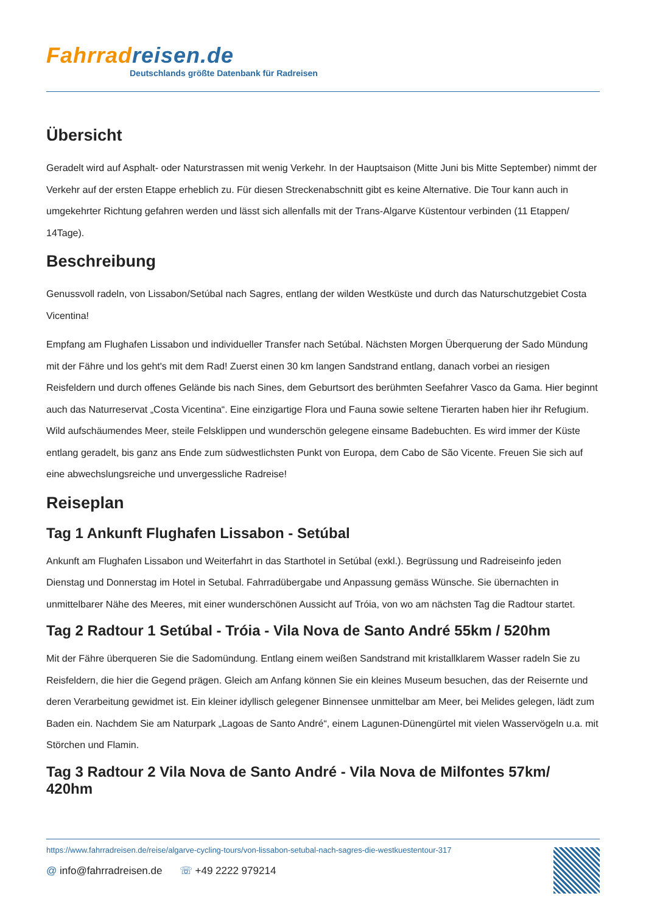Fahrradreisen.de
Deutschlands größte Datenbank für Radreisen
Übersicht
Geradelt wird auf Asphalt- oder Naturstrassen mit wenig Verkehr. In der Hauptsaison (Mitte Juni bis Mitte September) nimmt der Verkehr auf der ersten Etappe erheblich zu. Für diesen Streckenabschnitt gibt es keine Alternative. Die Tour kann auch in umgekehrter Richtung gefahren werden und lässt sich allenfalls mit der Trans-Algarve Küstentour verbinden (11 Etappen/ 14Tage).
Beschreibung
Genussvoll radeln, von Lissabon/Setúbal nach Sagres, entlang der wilden Westküste und durch das Naturschutzgebiet Costa Vicentina!
Empfang am Flughafen Lissabon und individueller Transfer nach Setúbal. Nächsten Morgen Überquerung der Sado Mündung mit der Fähre und los geht's mit dem Rad! Zuerst einen 30 km langen Sandstrand entlang, danach vorbei an riesigen Reisfeldern und durch offenes Gelände bis nach Sines, dem Geburtsort des berühmten Seefahrer Vasco da Gama. Hier beginnt auch das Naturreservat „Costa Vicentina“. Eine einzigartige Flora und Fauna sowie seltene Tierarten haben hier ihr Refugium. Wild aufschäumendes Meer, steile Felsklippen und wunderschön gelegene einsame Badebuchten. Es wird immer der Küste entlang geradelt, bis ganz ans Ende zum südwestlichsten Punkt von Europa, dem Cabo de São Vicente. Freuen Sie sich auf eine abwechslungsreiche und unvergessliche Radreise!
Reiseplan
Tag 1 Ankunft Flughafen Lissabon - Setúbal
Ankunft am Flughafen Lissabon und Weiterfahrt in das Starthotel in Setúbal (exkl.). Begrüssung und Radreiseinfo jeden Dienstag und Donnerstag im Hotel in Setubal. Fahrradübergabe und Anpassung gemäss Wünsche. Sie übernachten in unmittelbarer Nähe des Meeres, mit einer wunderschönen Aussicht auf Tróia, von wo am nächsten Tag die Radtour startet.
Tag 2 Radtour 1 Setúbal - Tróia - Vila Nova de Santo André 55km / 520hm
Mit der Fähre überqueren Sie die Sadomündung. Entlang einem weißen Sandstrand mit kristallklarem Wasser radeln Sie zu Reisfeldern, die hier die Gegend prägen. Gleich am Anfang können Sie ein kleines Museum besuchen, das der Reisernte und deren Verarbeitung gewidmet ist. Ein kleiner idyllisch gelegener Binnensee unmittelbar am Meer, bei Melides gelegen, lädt zum Baden ein. Nachdem Sie am Naturpark „Lagoas de Santo André“, einem Lagunen-Dünengürtel mit vielen Wasservögeln u.a. mit Störchen und Flamin.
Tag 3 Radtour 2 Vila Nova de Santo André - Vila Nova de Milfontes 57km/ 420hm
https://www.fahrradreisen.de/reise/algarve-cycling-tours/von-lissabon-setubal-nach-sagres-die-westkuestentour-317
@ info@fahrradreisen.de ☏ +49 2222 979214